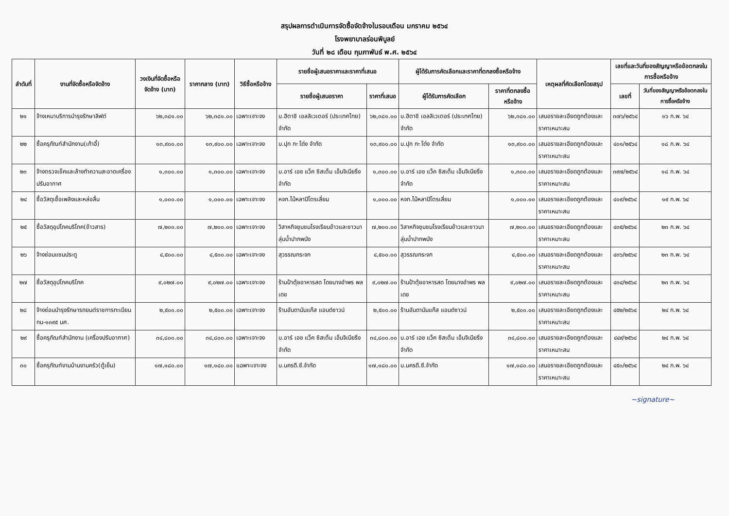สรุปผลการดำเนินการจัดซื้อจัดจ้างในรอบเดือน มกราคม ๒๕๖๔
โรงพยาบาลร่อนพิบูลย์
วันที่ ๒๘ เดือน กุมภาพันธ์ พ.ศ. ๒๕๖๔
| ลำดับที่ | งานที่จัดซื้อหรือจัดจ้าง | วงเงินที่จัดซื้อหรือจัดจ้าง (บาท) | ราคากลาง (บาท) | วิธีซื้อหรือจ้าง | รายชื่อผู้เสนอราคาและราคาที่เสนอ | | ผู้ได้รับการคัดเลือกและราคาที่ตกลงซื้อหรือจ้าง | | เหตุผลที่คัดเลือกโดยสรุป | เลขที่และวันที่ของสัญญาหรือข้อตกลงในการซื้อหรือจ้าง | |
| --- | --- | --- | --- | --- | --- | --- | --- | --- | --- | --- | --- |
| | | | | | รายชื่อผู้เสนอราคา | ราคาที่เสนอ | ผู้ได้รับการคัดเลือก | ราคาที่ตกลงซื้อหรือจ้าง | | เลขที่ | วันที่ของสัญญาหรือข้อตกลงในการซื้อหรือจ้าง |
| ๒๑ | จ้างเหมาบริการบำรุงรักษาลิฟต์ | ๖๒,๓๘๑.๐๐ | ๖๒,๓๘๑.๐๐ | เฉพาะเจาะจง | บ.ฮิตาชิ เอลลิเวเตอร์ (ประเทศไทย) จำกัด | ๖๒,๓๘๑.๐๐ | บ.ฮิตาชิ เอลลิเวเตอร์ (ประเทศไทย) จำกัด | ๖๒,๓๘๑.๐๐ | เสนอรายละเอียดถูกต้องและราคาเหมาะสม | ๓๗๖/๒๕๖๔ | ๑๖ ก.พ. ๖๔ |
| ๒๒ | ซื้อครุภัณฑ์สำนักงาน(เก้าอี้) | ๑๓,๙๐๐.๐๐ | ๑๓,๙๐๐.๐๐ | เฉพาะเจาะจง | บ.ปุก กะ โด่ง จำกัด | ๑๓,๙๐๐.๐๐ | บ.ปุก กะ โด่ง จำกัด | ๑๓,๙๐๐.๐๐ | เสนอรายละเอียดถูกต้องและราคาเหมาะสม | ๔๐๑/๒๕๖๔ | ๑๘ ก.พ. ๖๔ |
| ๒๓ | จ้างตรวจเช็คและล้างทำความสะอาดเครื่องปรับอากาศ | ๑,๓๐๐.๐๐ | ๑,๓๐๐.๐๐ | เฉพาะเจาะจง | บ.อาร์ เอช แว็ค ซิสเต็ม เอ็นจิเนียริ่ง จำกัด | ๑,๓๐๐.๐๐ | บ.อาร์ เอช แว็ค ซิสเต็ม เอ็นจิเนียริ่ง จำกัด | ๑,๓๐๐.๐๐ | เสนอรายละเอียดถูกต้องและราคาเหมาะสม | ๓๙๗/๒๕๖๔ | ๑๘ ก.พ. ๖๔ |
| ๒๔ | ซื้อวัสดุเชื้อเพลิงและหล่อลื่น | ๑,๐๐๐.๐๐ | ๑,๐๐๐.๐๐ | เฉพาะเจาะจง | หจก.ไม้หลาปิโตรเลี่ยม | ๑,๐๐๐.๐๐ | หจก.ไม้หลาปิโตรเลี่ยม | ๑,๐๐๐.๐๐ | เสนอรายละเอียดถูกต้องและราคาเหมาะสม | ๔๐๙/๒๕๖๔ | ๑๙ ก.พ. ๖๔ |
| ๒๕ | ซื้อวัสดุอุปโภคบริโภค(ข้าวสาร) | ๗,๒๐๐.๐๐ | ๗,๒๐๐.๐๐ | เฉพาะเจาะจง | วิสาหกิจชุมชนโรงเรียนข้าวและชาวนาลุ่มน้ำปากพนัง | ๗,๒๐๐.๐๐ | วิสาหกิจชุมชนโรงเรียนข้าวและชาวนาลุ่มน้ำปากพนัง | ๗,๒๐๐.๐๐ | เสนอรายละเอียดถูกต้องและราคาเหมาะสม | ๔๓๕/๒๕๖๔ | ๒๓ ก.พ. ๖๔ |
| ๒๖ | จ้างซ่อมแซมประตู | ๔,๕๐๐.๐๐ | ๔,๕๐๐.๐๐ | เฉพาะเจาะจง | สุวรรณกระจก | ๔,๕๐๐.๐๐ | สุวรรณกระจก | ๔,๕๐๐.๐๐ | เสนอรายละเอียดถูกต้องและราคาเหมาะสม | ๔๓๖/๒๕๖๔ | ๒๓ ก.พ. ๖๔ |
| ๒๗ | ซื้อวัสดุอุปโภคบริโภค | ๙,๐๒๗.๐๐ | ๙,๐๒๗.๐๐ | เฉพาะเจาะจง | ร้านป้าตุ้ยอาหารสด โดยนางอำพร พลเดช | ๙,๐๒๗.๐๐ | ร้านป้าตุ้ยอาหารสด โดยนางอำพร พลเดช | ๙,๐๒๗.๐๐ | เสนอรายละเอียดถูกต้องและราคาเหมาะสม | ๔๓๔/๒๕๖๔ | ๒๓ ก.พ. ๖๔ |
| ๒๘ | จ้างซ่อมบำรุงรักษารถยนต์ราชการทะเบียน กน-๑๓๙๕ นศ. | ๒,๕๐๐.๐๐ | ๒,๕๐๐.๐๐ | เฉพาะเจาะจง | ร้านอันดามันแก๊ส แอนด์ซาวน์ | ๒,๕๐๐.๐๐ | ร้านอันดามันแก๊ส แอนด์ซาวน์ | ๒,๕๐๐.๐๐ | เสนอรายละเอียดถูกต้องและราคาเหมาะสม | ๔๕๒/๒๕๖๔ | ๒๔ ก.พ. ๖๔ |
| ๒๙ | ซื้อครุภัณฑ์สำนักงาน (เครื่องปรับอากาศ) | ๓๔,๘๐๐.๐๐ | ๓๔,๘๐๐.๐๐ | เฉพาะเจาะจง | บ.อาร์ เอช แว็ค ซิสเต็ม เอ็นจิเนียริ่ง จำกัด | ๓๔,๘๐๐.๐๐ | บ.อาร์ เอช แว็ค ซิสเต็ม เอ็นจิเนียริ่ง จำกัด | ๓๔,๘๐๐.๐๐ | เสนอรายละเอียดถูกต้องและราคาเหมาะสม | ๔๔๙/๒๕๖๔ | ๒๔ ก.พ. ๖๔ |
| ๓๐ | ซื้อครุภัณฑ์งานบ้านงานครัว(ตู้เย็น) | ๑๗,๑๘๐.๐๐ | ๑๗,๑๘๐.๐๐ | แฉพาะเจาะจง | บ.นครดี.ซี.จำกัด | ๑๗,๑๘๐.๐๐ | บ.นครดี.ซี.จำกัด | ๑๗,๑๘๐.๐๐ | เสนอรายละเอียดถูกต้องและราคาเหมาะสม | ๔๕๐/๒๕๖๔ | ๒๔ ก.พ. ๖๔ |
~signature~